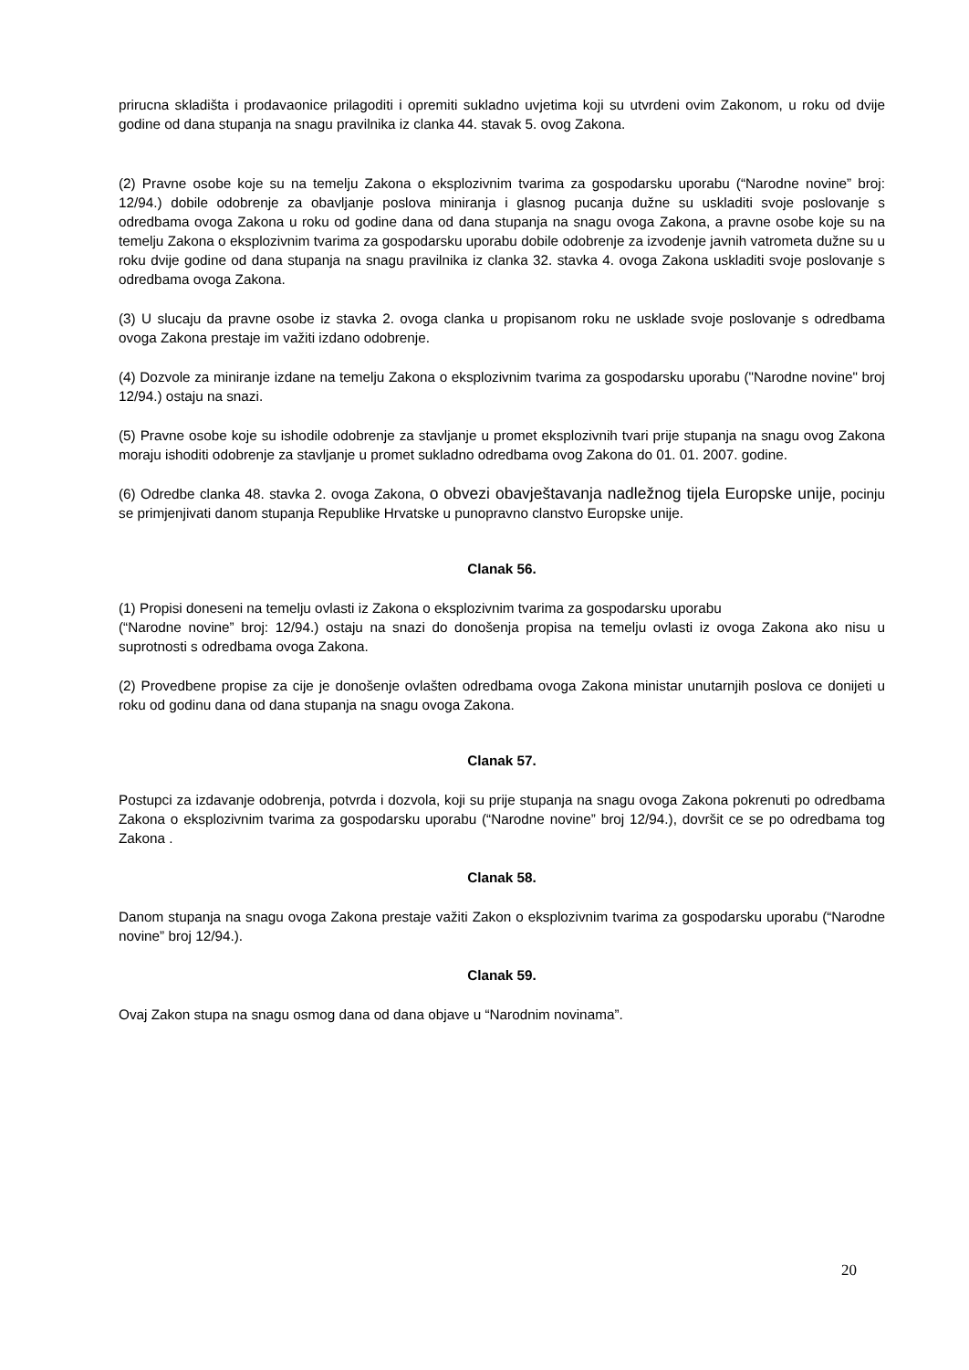prirucna skladišta i prodavaonice prilagoditi i opremiti sukladno uvjetima koji su utvrdeni ovim Zakonom, u roku od dvije godine od dana stupanja na snagu pravilnika iz clanka 44. stavak 5. ovog Zakona.
(2) Pravne osobe koje su na temelju Zakona o eksplozivnim tvarima za gospodarsku uporabu (“Narodne novine” broj: 12/94.) dobile odobrenje za obavljanje poslova miniranja i glasnog pucanja dužne su uskladiti svoje poslovanje s odredbama ovoga Zakona u roku od godine dana od dana stupanja na snagu ovoga Zakona, a pravne osobe koje su na temelju Zakona o eksplozivnim tvarima za gospodarsku uporabu dobile odobrenje za izvodenje javnih vatrometa dužne su u roku dvije godine od dana stupanja na snagu pravilnika iz clanka 32. stavka 4. ovoga Zakona uskladiti svoje poslovanje s odredbama ovoga Zakona.
(3) U slucaju da pravne osobe iz stavka 2. ovoga clanka u propisanom roku ne usklade svoje poslovanje s odredbama ovoga Zakona prestaje im važiti izdano odobrenje.
(4) Dozvole za miniranje izdane na temelju Zakona o eksplozivnim tvarima za gospodarsku uporabu ("Narodne novine" broj 12/94.) ostaju na snazi.
(5) Pravne osobe koje su ishodile odobrenje za stavljanje u promet eksplozivnih tvari prije stupanja na snagu ovog Zakona moraju ishoditi odobrenje za stavljanje u promet sukladno odredbama ovog Zakona do 01. 01. 2007. godine.
(6) Odredbe clanka 48. stavka 2. ovoga Zakona, o obvezi obavještavanja nadležnog tijela Europske unije, pocinju se primjenjivati danom stupanja Republike Hrvatske u punopravno clanstvo Europske unije.
Clanak 56.
(1) Propisi doneseni na temelju ovlasti iz Zakona o eksplozivnim tvarima za gospodarsku uporabu
(“Narodne novine” broj: 12/94.) ostaju na snazi do donošenja propisa na temelju ovlasti iz ovoga Zakona ako nisu u suprotnosti s odredbama ovoga Zakona.
(2) Provedbene propise za cije je donošenje ovlašten odredbama ovoga Zakona ministar unutarnjih poslova ce donijeti u roku od godinu dana od dana stupanja na snagu ovoga Zakona.
Clanak 57.
Postupci za izdavanje odobrenja, potvrda i dozvola, koji su prije stupanja na snagu ovoga Zakona pokrenuti po odredbama Zakona o eksplozivnim tvarima za gospodarsku uporabu (“Narodne novine” broj 12/94.), dovršit ce se po odredbama tog Zakona .
Clanak 58.
Danom stupanja na snagu ovoga Zakona prestaje važiti Zakon o eksplozivnim tvarima za gospodarsku uporabu (“Narodne novine” broj 12/94.).
Clanak 59.
Ovaj Zakon stupa na snagu osmog dana od dana objave u “Narodnim novinama”.
20